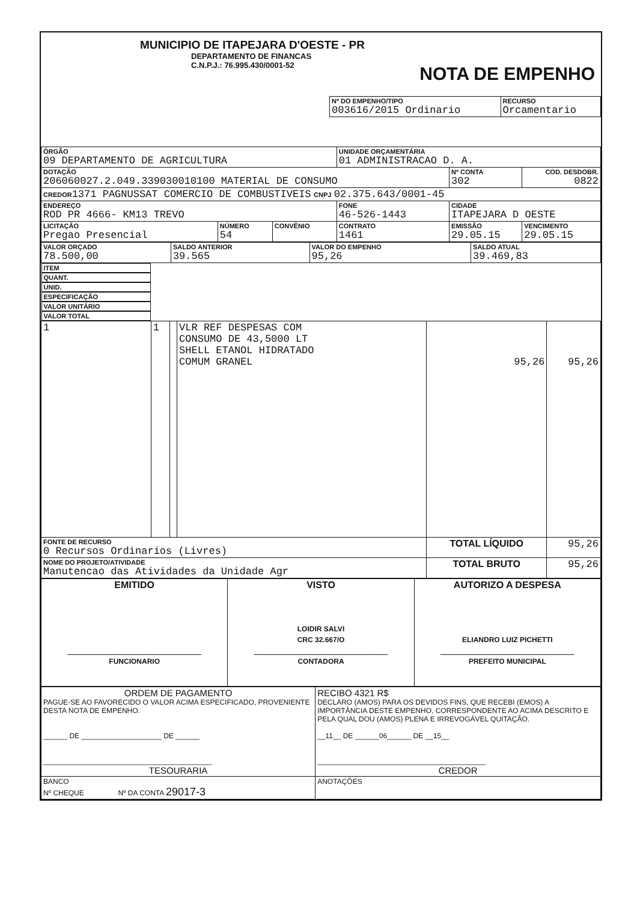MUNICIPIO DE ITAPEJARA D'OESTE - PR
DEPARTAMENTO DE FINANCAS
C.N.P.J.: 76.995.430/0001-52
NOTA DE EMPENHO
| Nº DO EMPENHO/TIPO 003616/2015 Ordinario | RECURSO Orcamentario |
| ÓRGÃO 09 DEPARTAMENTO DE AGRICULTURA | | | UNIDADE ORÇAMENTÁRIA 01 ADMINISTRACAO D. A. | | |
| DOTAÇÃO 206060027.2.049.339030010100 MATERIAL DE CONSUMO | | | | Nº CONTA 302 | COD. DESDOBR. 0822 |
| CREDOR 1371 PAGNUSSAT COMERCIO DE COMBUSTIVEIS CNPJ 02.375.643/0001-45 | | | | | |
| ENDEREÇO ROD PR 4666- KM13 TREVO | | | FONE 46-526-1443 | CIDADE ITAPEJARA D OESTE | |
| LICITAÇÃO Pregao Presencial | NÚMERO 54 | CONVÊNIO | CONTRATO 1461 | EMISSÃO 29.05.15 | VENCIMENTO 29.05.15 |
| VALOR ORÇADO 78.500,00 | SALDO ANTERIOR 39.565 | VALOR DO EMPENHO 95,26 | SALDO ATUAL 39.469,83 |
| ITEM | QUANT. | UNID. | ESPECIFICAÇÃO | VALOR UNITÁRIO | VALOR TOTAL |
| --- | --- | --- | --- | --- | --- |
| 1 | 1 | | VLR REF DESPESAS COM CONSUMO DE 43,5000 LT SHELL ETANOL HIDRATADO COMUM GRANEL | 95,26 | 95,26 |
| FONTE DE RECURSO 0 Recursos Ordinarios (Livres) | | | | TOTAL LÍQUIDO | 95,26 |
| NOME DO PROJETO/ATIVIDADE Manutencao das Atividades da Unidade Agr | | | | TOTAL BRUTO | 95,26 |
| EMITIDO _________________________ FUNCIONARIO | VISTO LOIDIR SALVI CRC 32.667/O _________________________ CONTADORA | AUTORIZO A DESPESA ELIANDRO LUIZ PICHETTI _________________________ PREFEITO MUNICIPAL |
| ORDEM DE PAGAMENTO PAGUE-SE AO FAVORECIDO O VALOR ACIMA ESPECIFICADO, PROVENIENTE DESTA NOTA DE EMPENHO. ______ DE ____________________ DE ______ __________________________________________ TESOURARIA | RECIBO 4321 R$ DECLARO (AMOS) PARA OS DEVIDOS FINS, QUE RECEBI (EMOS) A IMPORTÂNCIA DESTE EMPENHO, CORRESPONDENTE AO ACIMA DESCRITO E PELA QUAL DOU (AMOS) PLENA E IRREVOGÁVEL QUITAÇÃO. __11__ DE ______06______ DE __15__ __________________________________________ CREDOR |
| BANCO Nº CHEQUE Nº DA CONTA 29017-3 | ANOTAÇÕES |